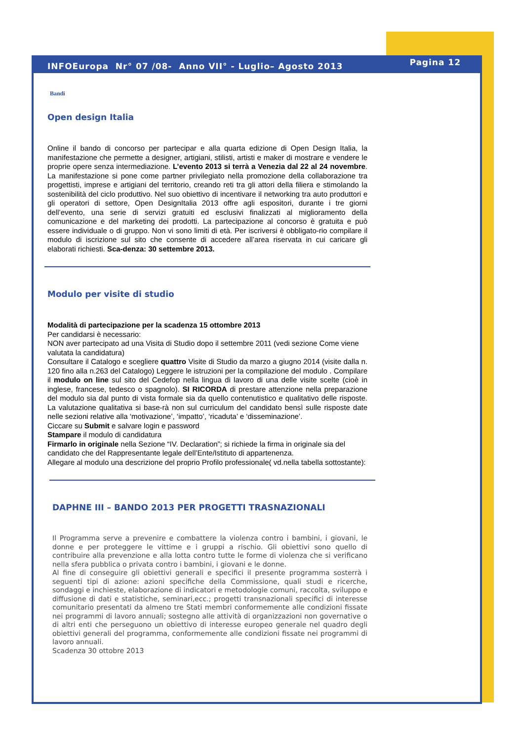INFOEuropa Nr° 07 /08- Anno VII° - Luglio– Agosto 2013
Pagina 12
Bandi
Open design Italia
Online il bando di concorso per partecipar e alla quarta edizione di Open Design Italia, la manifestazione che permette a designer, artigiani, stilisti, artisti e maker di mostrare e vendere le proprie opere senza intermediazione. L’evento 2013 si terrà a Venezia dal 22 al 24 novembre. La manifestazione si pone come partner privilegiato nella promozione della collaborazione tra progettisti, imprese e artigiani del territorio, creando reti tra gli attori della filiera e stimolando la sostenibilità del ciclo produttivo. Nel suo obiettivo di incentivare il networking tra auto produttori e gli operatori di settore, Open DesignItalia 2013 offre agli espositori, durante i tre giorni dell’evento, una serie di servizi gratuiti ed esclusivi finalizzati al miglioramento della comunicazione e del marketing dei prodotti. La partecipazione al concorso è gratuita e può essere individuale o di gruppo. Non vi sono limiti di età. Per iscriversi è obbligato-rio compilare il modulo di iscrizione sul sito che consente di accedere all’area riservata in cui caricare gli elaborati richiesti. Sca-denza: 30 settembre 2013.
Modulo per visite di studio
Modalità di partecipazione per la scadenza 15 ottombre 2013
Per candidarsi è necessario:
NON aver partecipato ad una Visita di Studio dopo il settembre 2011 (vedi sezione Come viene valutata la candidatura)
Consultare il Catalogo e scegliere quattro Visite di Studio da marzo a giugno 2014 (visite dalla n. 120 fino alla n.263 del Catalogo) Leggere le istruzioni per la compilazione del modulo . Compilare il modulo on line sul sito del Cedefop nella lingua di lavoro di una delle visite scelte (cioè in inglese, francese, tedesco o spagnolo). SI RICORDA di prestare attenzione nella preparazione del modulo sia dal punto di vista formale sia da quello contenutistico e qualitativo delle risposte. La valutazione qualitativa si base-rà non sul curriculum del candidato bensì sulle risposte date nelle sezioni relative alla ‘motivazione’, ‘impatto’, ‘ricaduta’ e ‘disseminazione’.
Ciccare su Submit e salvare login e password
Stampare il modulo di candidatura
Firmarlo in originale nella Sezione “IV. Declaration”; si richiede la firma in originale sia del candidato che del Rappresentante legale dell’Ente/Istituto di appartenenza.
Allegare al modulo una descrizione del proprio Profilo professionale( vd.nella tabella sottostante):
DAPHNE III – BANDO 2013 PER PROGETTI TRASNAZIONALI
Il Programma serve a prevenire e combattere la violenza contro i bambini, i giovani, le donne e per proteggere le vittime e i gruppi a rischio. Gli obiettivi sono quello di contribuire alla prevenzione e alla lotta contro tutte le forme di violenza che si verificano nella sfera pubblica o privata contro i bambini, i giovani e le donne.
Al fine di conseguire gli obiettivi generali e specifici il presente programma sosterrà i seguenti tipi di azione: azioni specifiche della Commissione, quali studi e ricerche, sondaggi e inchieste, elaborazione di indicatori e metodologie comuni, raccolta, sviluppo e diffusione di dati e statistiche, seminari,ecc.; progetti transnazionali specifici di interesse comunitario presentati da almeno tre Stati membri conformemente alle condizioni fissate nei programmi di lavoro annuali; sostegno alle attività di organizzazioni non governative o di altri enti che perseguono un obiettivo di interesse europeo generale nel quadro degli obiettivi generali del programma, conformemente alle condizioni fissate nei programmi di lavoro annuali.
Scadenza 30 ottobre 2013